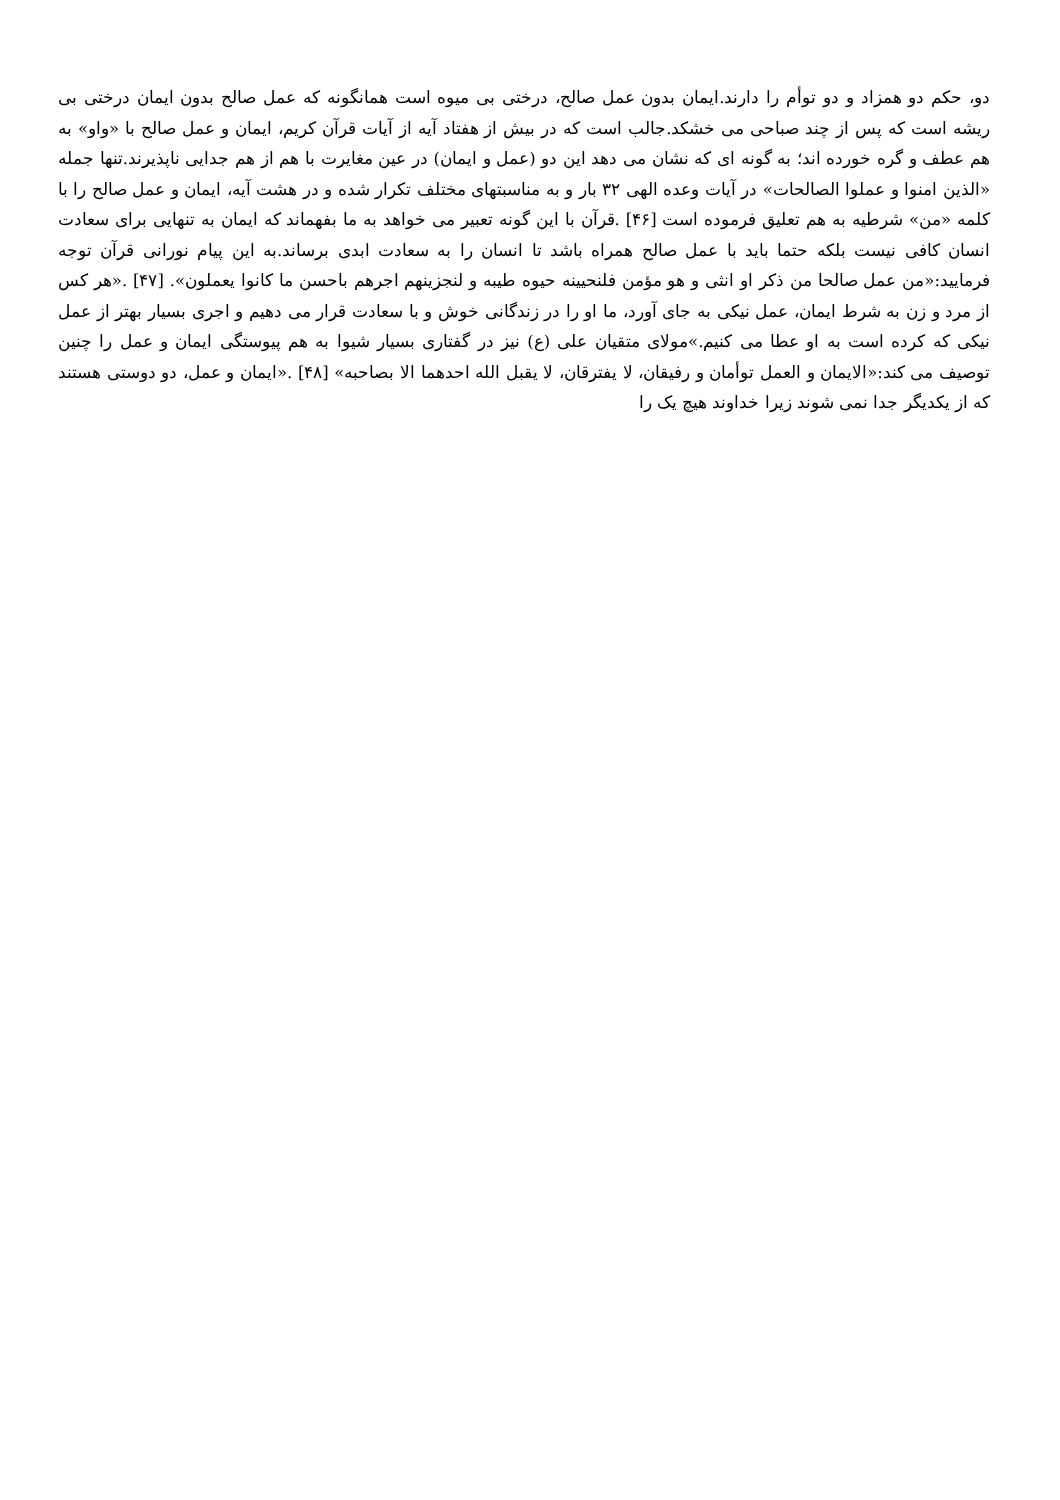دو، حکم دو همزاد و دو توأم را دارند.ایمان بدون عمل صالح، درختی بی میوه است همانگونه که عمل صالح بدون ایمان درختی بی ریشه است که پس از چند صباحی می خشکد.جالب است که در بیش از هفتاد آیه از آیات قرآن کریم، ایمان و عمل صالح با «واو» به هم عطف و گره خورده اند؛ به گونه ای که نشان می دهد این دو (عمل و ایمان) در عین مغایرت با هم از هم جدایی ناپذیرند.تنها جمله «الذین امنوا و عملوا الصالحات» در آیات وعده الهی ۳۲ بار و به مناسبتهای مختلف تکرار شده و در هشت آیه، ایمان و عمل صالح را با کلمه «من» شرطیه به هم تعلیق فرموده است [۴۶] .قرآن با این گونه تعبیر می خواهد به ما بفهماند که ایمان به تنهایی برای سعادت انسان کافی نیست بلکه حتما باید با عمل صالح همراه باشد تا انسان را به سعادت ابدی برساند.به این پیام نورانی قرآن توجه فرمایید:«من عمل صالحا من ذکر او انثی و هو مؤمن فلنحیینه حیوه طیبه و لنجزینهم اجرهم باحسن ما کانوا یعملون». [۴۷] .«هر کس از مرد و زن به شرط ایمان، عمل نیکی به جای آورد، ما او را در زندگانی خوش و با سعادت قرار می دهیم و اجری بسیار بهتر از عمل نیکی که کرده است به او عطا می کنیم.»مولای متقیان علی (ع) نیز در گفتاری بسیار شیوا به هم پیوستگی ایمان و عمل را چنین توصیف می کند:«الایمان و العمل توأمان و رفیقان، لا یفترقان، لا یقبل الله احدهما الا بصاحبه» [۴۸] .«ایمان و عمل، دو دوستی هستند که از یکدیگر جدا نمی شوند زیرا خداوند هیچ یک را